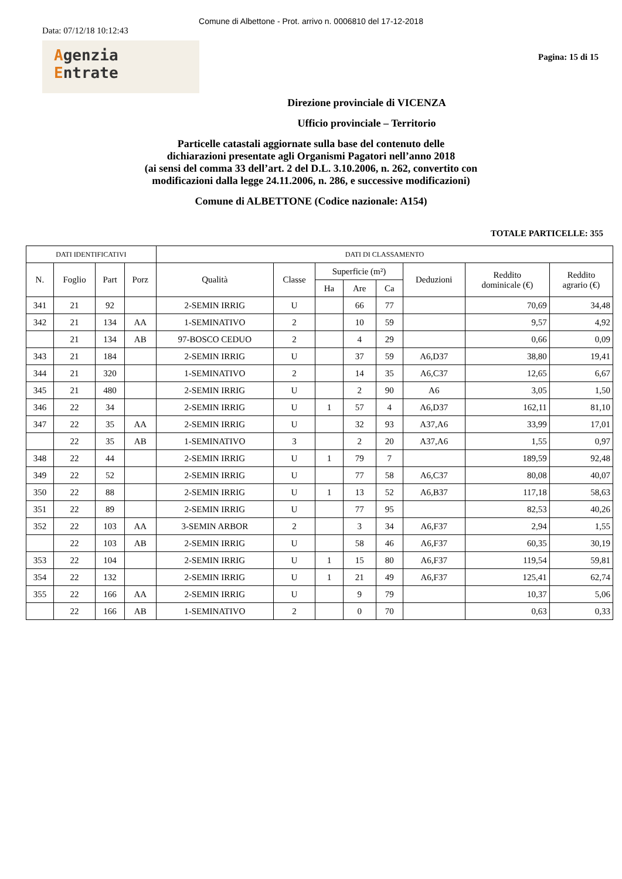Comune di Albettone - Prot. arrivo n. 0006810 del 17-12-2018
Data: 07/12/18 10:12:43
Agenzia
Entrate
Pagina: 15 di 15
Direzione provinciale di VICENZA
Ufficio provinciale – Territorio
Particelle catastali aggiornate sulla base del contenuto delle
dichiarazioni presentate agli Organismi Pagatori nell’anno 2018
(ai sensi del comma 33 dell’art. 2 del D.L. 3.10.2006, n. 262, convertito con
modificazioni dalla legge 24.11.2006, n. 286, e successive modificazioni)
Comune di ALBETTONE (Codice nazionale: A154)
TOTALE PARTICELLE: 355
| DATI IDENTIFICATIVI | | | | DATI DI CLASSAMENTO | | | | | | | |
| --- | --- | --- | --- | --- | --- | --- | --- | --- | --- | --- | --- |
| N. | Foglio | Part | Porz | Qualità | Classe | Superficie (m²) | | | Deduzioni | Reddito dominicale (€) | Reddito agrario (€) |
| | | | | | | Ha | Are | Ca | | | |
| 341 | 21 | 92 | | 2-SEMIN IRRIG | U | | 66 | 77 | | 70,69 | 34,48 |
| 342 | 21 | 134 | AA | 1-SEMINATIVO | 2 | | 10 | 59 | | 9,57 | 4,92 |
| | 21 | 134 | AB | 97-BOSCO CEDUO | 2 | | 4 | 29 | | 0,66 | 0,09 |
| 343 | 21 | 184 | | 2-SEMIN IRRIG | U | | 37 | 59 | A6,D37 | 38,80 | 19,41 |
| 344 | 21 | 320 | | 1-SEMINATIVO | 2 | | 14 | 35 | A6,C37 | 12,65 | 6,67 |
| 345 | 21 | 480 | | 2-SEMIN IRRIG | U | | 2 | 90 | A6 | 3,05 | 1,50 |
| 346 | 22 | 34 | | 2-SEMIN IRRIG | U | 1 | 57 | 4 | A6,D37 | 162,11 | 81,10 |
| 347 | 22 | 35 | AA | 2-SEMIN IRRIG | U | | 32 | 93 | A37,A6 | 33,99 | 17,01 |
| | 22 | 35 | AB | 1-SEMINATIVO | 3 | | 2 | 20 | A37,A6 | 1,55 | 0,97 |
| 348 | 22 | 44 | | 2-SEMIN IRRIG | U | 1 | 79 | 7 | | 189,59 | 92,48 |
| 349 | 22 | 52 | | 2-SEMIN IRRIG | U | | 77 | 58 | A6,C37 | 80,08 | 40,07 |
| 350 | 22 | 88 | | 2-SEMIN IRRIG | U | 1 | 13 | 52 | A6,B37 | 117,18 | 58,63 |
| 351 | 22 | 89 | | 2-SEMIN IRRIG | U | | 77 | 95 | | 82,53 | 40,26 |
| 352 | 22 | 103 | AA | 3-SEMIN ARBOR | 2 | | 3 | 34 | A6,F37 | 2,94 | 1,55 |
| | 22 | 103 | AB | 2-SEMIN IRRIG | U | | 58 | 46 | A6,F37 | 60,35 | 30,19 |
| 353 | 22 | 104 | | 2-SEMIN IRRIG | U | 1 | 15 | 80 | A6,F37 | 119,54 | 59,81 |
| 354 | 22 | 132 | | 2-SEMIN IRRIG | U | 1 | 21 | 49 | A6,F37 | 125,41 | 62,74 |
| 355 | 22 | 166 | AA | 2-SEMIN IRRIG | U | | 9 | 79 | | 10,37 | 5,06 |
| | 22 | 166 | AB | 1-SEMINATIVO | 2 | | 0 | 70 | | 0,63 | 0,33 |